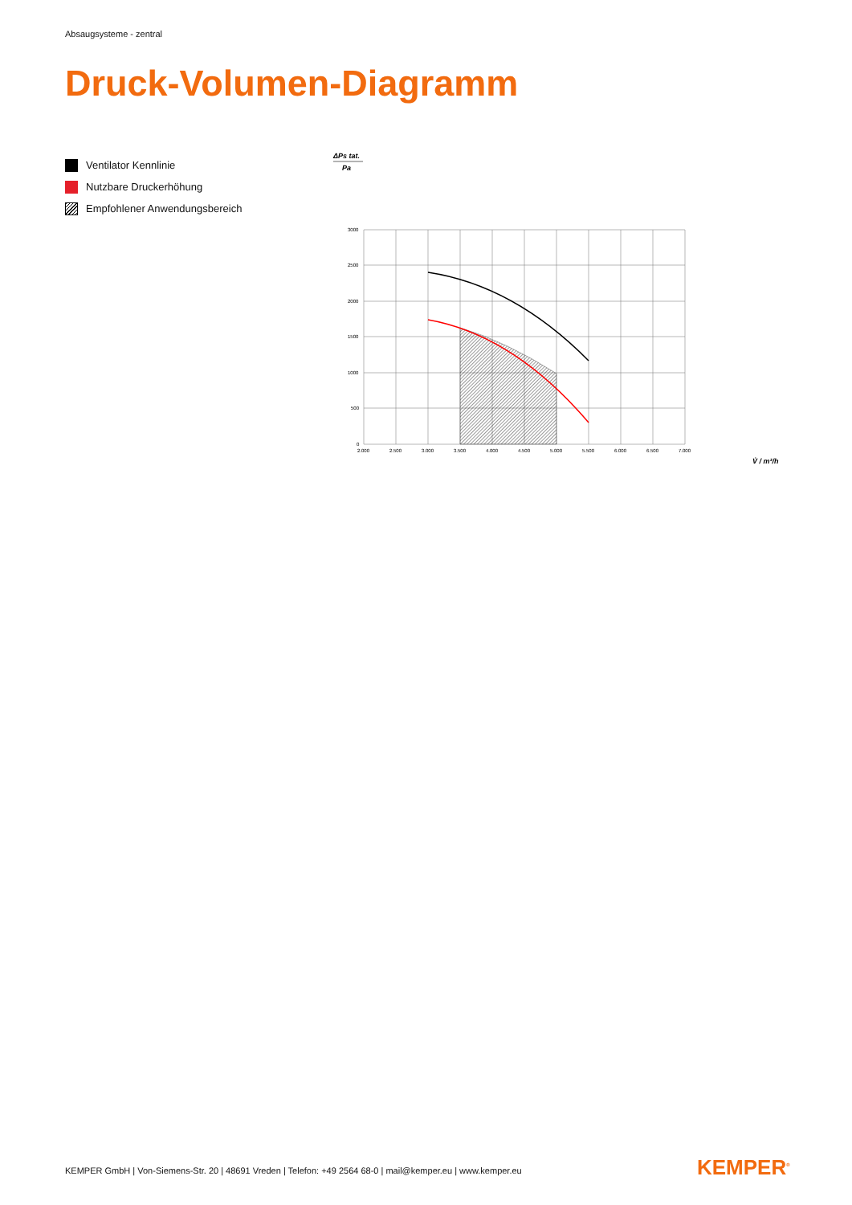Absaugsysteme - zentral
Druck-Volumen-Diagramm
Ventilator Kennlinie
Nutzbare Druckerhöhung
Empfohlener Anwendungsbereich
ΔPs tat.
Pa
3000
2500
2000
1500
1000
500
0
2.000
2.500
3.000
3.500
4.000
4.500
5.000
5.500
6.000
6.500
7.000
V̇ / m³/h
KEMPER GmbH | Von-Siemens-Str. 20 | 48691 Vreden | Telefon: +49 2564 68-0 | mail@kemper.eu | www.kemper.eu
KEMPER<sup>®</sup>